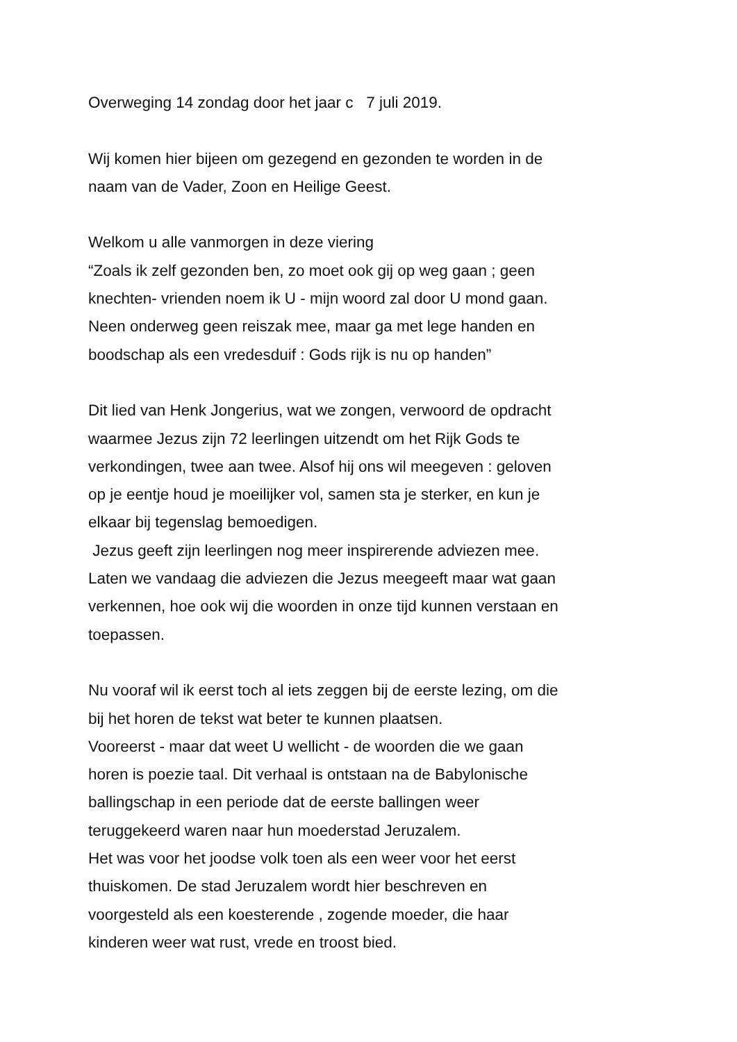Overweging 14 zondag door het jaar c 7 juli 2019.
Wij komen hier bijeen om gezegend en gezonden te worden in de
naam van de Vader, Zoon en Heilige Geest.
Welkom u alle vanmorgen in deze viering
“Zoals ik zelf gezonden ben, zo moet ook gij op weg gaan ; geen
knechten- vrienden noem ik U - mijn woord zal door U mond gaan.
Neen onderweg geen reiszak mee, maar ga met lege handen en
boodschap als een vredesduif : Gods rijk is nu op handen”
Dit lied van Henk Jongerius, wat we zongen, verwoord de opdracht
waarmee Jezus zijn 72 leerlingen uitzendt om het Rijk Gods te
verkondingen, twee aan twee. Alsof hij ons wil meegeven : geloven
op je eentje houd je moeilijker vol, samen sta je sterker, en kun je
elkaar bij tegenslag bemoedigen.
Jezus geeft zijn leerlingen nog meer inspirerende adviezen mee.
Laten we vandaag die adviezen die Jezus meegeeft maar wat gaan
verkennen, hoe ook wij die woorden in onze tijd kunnen verstaan en
toepassen.
Nu vooraf wil ik eerst toch al iets zeggen bij de eerste lezing, om die
bij het horen de tekst wat beter te kunnen plaatsen.
Vooreerst - maar dat weet U wellicht - de woorden die we gaan
horen is poezie taal. Dit verhaal is ontstaan na de Babylonische
ballingschap in een periode dat de eerste ballingen weer
teruggekeerd waren naar hun moederstad Jeruzalem.
Het was voor het joodse volk toen als een weer voor het eerst
thuiskomen. De stad Jeruzalem wordt hier beschreven en
voorgesteld als een koesterende , zogende moeder, die haar
kinderen weer wat rust, vrede en troost bied.